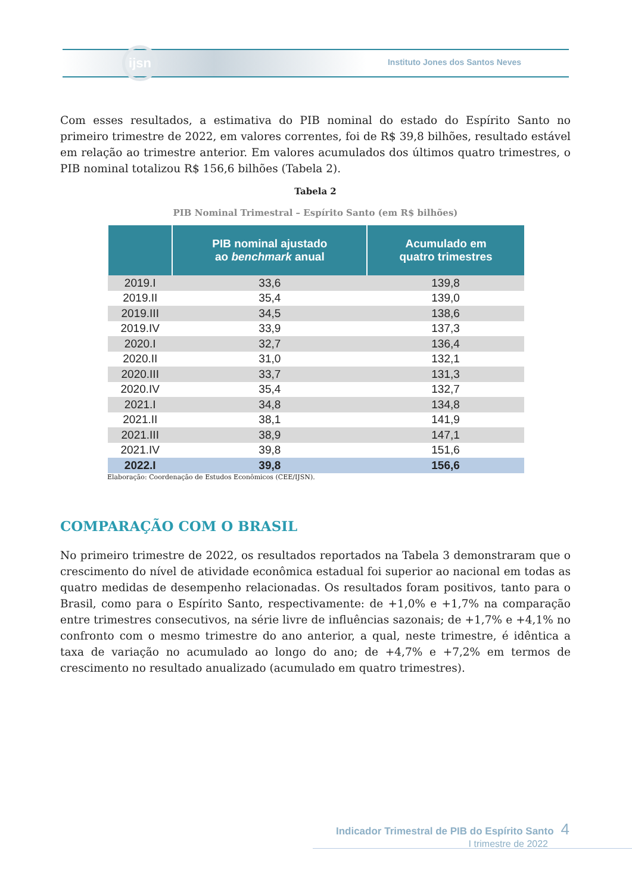ijsn
Instituto Jones dos Santos Neves
Com esses resultados, a estimativa do PIB nominal do estado do Espírito Santo no primeiro trimestre de 2022, em valores correntes, foi de R$ 39,8 bilhões, resultado estável em relação ao trimestre anterior. Em valores acumulados dos últimos quatro trimestres, o PIB nominal totalizou R$ 156,6 bilhões (Tabela 2).
Tabela 2
PIB Nominal Trimestral – Espírito Santo (em R$ bilhões)
| | PIB nominal ajustado ao benchmark anual | Acumulado em quatro trimestres |
| --- | --- | --- |
| 2019.I | 33,6 | 139,8 |
| 2019.II | 35,4 | 139,0 |
| 2019.III | 34,5 | 138,6 |
| 2019.IV | 33,9 | 137,3 |
| 2020.I | 32,7 | 136,4 |
| 2020.II | 31,0 | 132,1 |
| 2020.III | 33,7 | 131,3 |
| 2020.IV | 35,4 | 132,7 |
| 2021.I | 34,8 | 134,8 |
| 2021.II | 38,1 | 141,9 |
| 2021.III | 38,9 | 147,1 |
| 2021.IV | 39,8 | 151,6 |
| 2022.I | 39,8 | 156,6 |
Elaboração: Coordenação de Estudos Econômicos (CEE/IJSN).
COMPARAÇÃO COM O BRASIL
No primeiro trimestre de 2022, os resultados reportados na Tabela 3 demonstraram que o crescimento do nível de atividade econômica estadual foi superior ao nacional em todas as quatro medidas de desempenho relacionadas. Os resultados foram positivos, tanto para o Brasil, como para o Espírito Santo, respectivamente: de +1,0% e +1,7% na comparação entre trimestres consecutivos, na série livre de influências sazonais; de +1,7% e +4,1% no confronto com o mesmo trimestre do ano anterior, a qual, neste trimestre, é idêntica a taxa de variação no acumulado ao longo do ano; de +4,7% e +7,2% em termos de crescimento no resultado anualizado (acumulado em quatro trimestres).
Indicador Trimestral de PIB do Espírito Santo 4
I trimestre de 2022